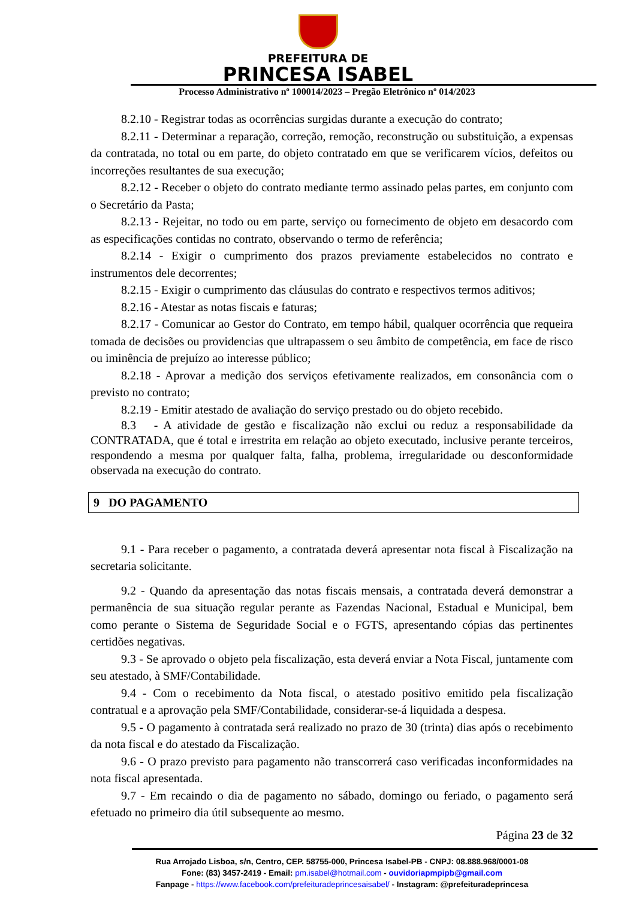PREFEITURA DE
PRINCESA ISABEL
Processo Administrativo nº 100014/2023 – Pregão Eletrônico nº 014/2023
8.2.10 - Registrar todas as ocorrências surgidas durante a execução do contrato;
8.2.11 - Determinar a reparação, correção, remoção, reconstrução ou substituição, a expensas da contratada, no total ou em parte, do objeto contratado em que se verificarem vícios, defeitos ou incorreções resultantes de sua execução;
8.2.12 - Receber o objeto do contrato mediante termo assinado pelas partes, em conjunto com o Secretário da Pasta;
8.2.13 - Rejeitar, no todo ou em parte, serviço ou fornecimento de objeto em desacordo com as especificações contidas no contrato, observando o termo de referência;
8.2.14 - Exigir o cumprimento dos prazos previamente estabelecidos no contrato e instrumentos dele decorrentes;
8.2.15 - Exigir o cumprimento das cláusulas do contrato e respectivos termos aditivos;
8.2.16 - Atestar as notas fiscais e faturas;
8.2.17 - Comunicar ao Gestor do Contrato, em tempo hábil, qualquer ocorrência que requeira tomada de decisões ou providencias que ultrapassem o seu âmbito de competência, em face de risco ou iminência de prejuízo ao interesse público;
8.2.18 - Aprovar a medição dos serviços efetivamente realizados, em consonância com o previsto no contrato;
8.2.19 - Emitir atestado de avaliação do serviço prestado ou do objeto recebido.
8.3 - A atividade de gestão e fiscalização não exclui ou reduz a responsabilidade da CONTRATADA, que é total e irrestrita em relação ao objeto executado, inclusive perante terceiros, respondendo a mesma por qualquer falta, falha, problema, irregularidade ou desconformidade observada na execução do contrato.
9 DO PAGAMENTO
9.1 - Para receber o pagamento, a contratada deverá apresentar nota fiscal à Fiscalização na secretaria solicitante.
9.2 - Quando da apresentação das notas fiscais mensais, a contratada deverá demonstrar a permanência de sua situação regular perante as Fazendas Nacional, Estadual e Municipal, bem como perante o Sistema de Seguridade Social e o FGTS, apresentando cópias das pertinentes certidões negativas.
9.3 - Se aprovado o objeto pela fiscalização, esta deverá enviar a Nota Fiscal, juntamente com seu atestado, à SMF/Contabilidade.
9.4 - Com o recebimento da Nota fiscal, o atestado positivo emitido pela fiscalização contratual e a aprovação pela SMF/Contabilidade, considerar-se-á liquidada a despesa.
9.5 - O pagamento à contratada será realizado no prazo de 30 (trinta) dias após o recebimento da nota fiscal e do atestado da Fiscalização.
9.6 - O prazo previsto para pagamento não transcorrerá caso verificadas inconformidades na nota fiscal apresentada.
9.7 - Em recaindo o dia de pagamento no sábado, domingo ou feriado, o pagamento será efetuado no primeiro dia útil subsequente ao mesmo.
Página 23 de 32
Rua Arrojado Lisboa, s/n, Centro, CEP. 58755-000, Princesa Isabel-PB - CNPJ: 08.888.968/0001-08
Fone: (83) 3457-2419 - Email: pm.isabel@hotmail.com - ouvidoriapmpipb@gmail.com
Fanpage - https://www.facebook.com/prefeituradeprincesaisabel/ - Instagram: @prefeituradeprincesa